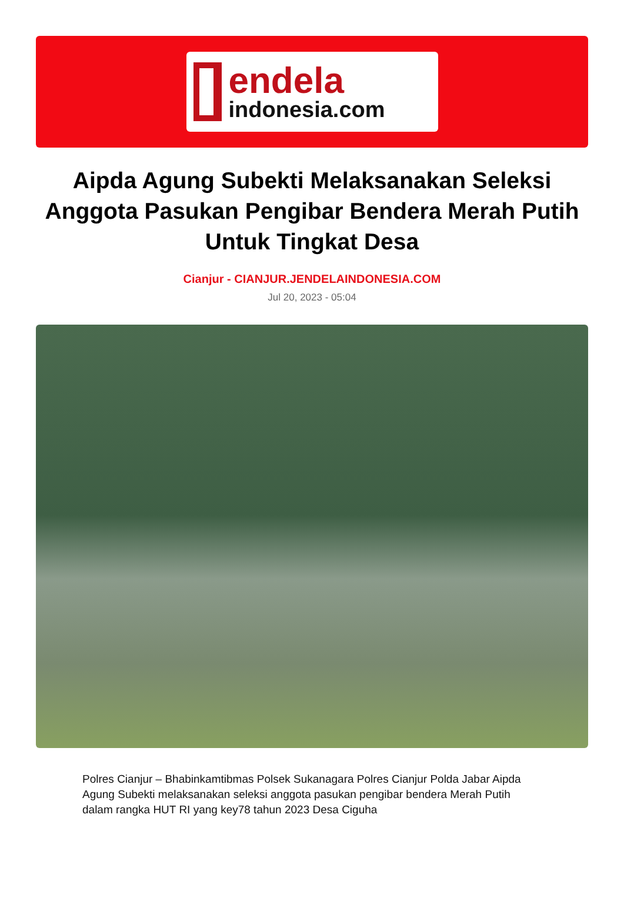endela
indonesia.com
Aipda Agung Subekti Melaksanakan Seleksi Anggota Pasukan Pengibar Bendera Merah Putih Untuk Tingkat Desa
Cianjur - CIANJUR.JENDELAINDONESIA.COM
Jul 20, 2023 - 05:04
Polres Cianjur – Bhabinkamtibmas Polsek Sukanagara Polres Cianjur Polda Jabar Aipda Agung Subekti melaksanakan seleksi anggota pasukan pengibar bendera Merah Putih dalam rangka HUT RI yang key78 tahun 2023 Desa Ciguha